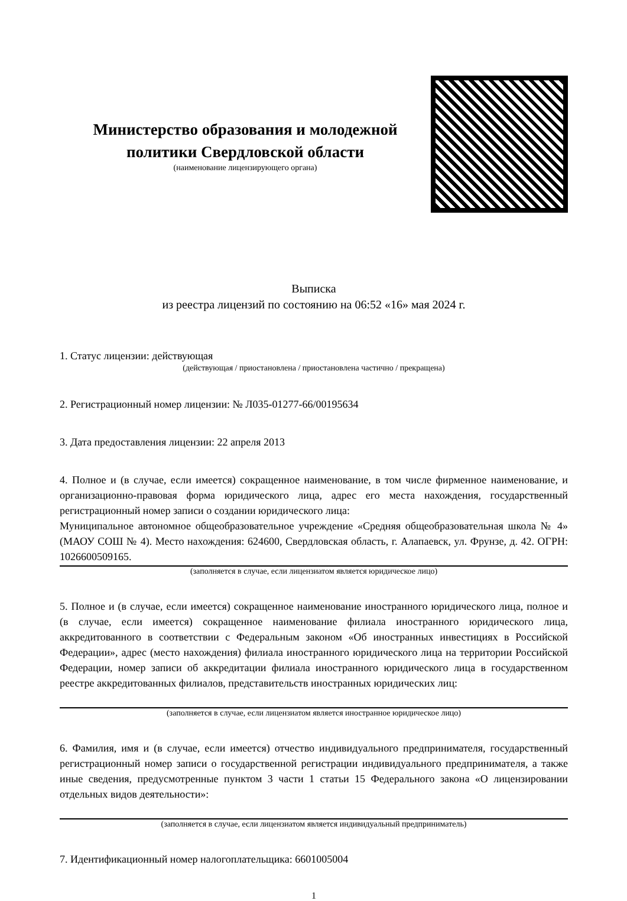Министерство образования и молодежной политики Свердловской области
(наименование лицензирующего органа)
Выписка
из реестра лицензий по состоянию на 06:52 «16» мая 2024 г.
1. Статус лицензии: действующая
(действующая / приостановлена / приостановлена частично / прекращена)
2. Регистрационный номер лицензии: № Л035-01277-66/00195634
3. Дата предоставления лицензии: 22 апреля 2013
4. Полное и (в случае, если имеется) сокращенное наименование, в том числе фирменное наименование, и организационно-правовая форма юридического лица, адрес его места нахождения, государственный регистрационный номер записи о создании юридического лица:
Муниципальное автономное общеобразовательное учреждение «Средняя общеобразовательная школа № 4» (МАОУ СОШ № 4). Место нахождения: 624600, Свердловская область, г. Алапаевск, ул. Фрунзе, д. 42. ОГРН: 1026600509165.
(заполняется в случае, если лицензиатом является юридическое лицо)
5. Полное и (в случае, если имеется) сокращенное наименование иностранного юридического лица, полное и (в случае, если имеется) сокращенное наименование филиала иностранного юридического лица, аккредитованного в соответствии с Федеральным законом «Об иностранных инвестициях в Российской Федерации», адрес (место нахождения) филиала иностранного юридического лица на территории Российской Федерации, номер записи об аккредитации филиала иностранного юридического лица в государственном реестре аккредитованных филиалов, представительств иностранных юридических лиц:
(заполняется в случае, если лицензиатом является иностранное юридическое лицо)
6. Фамилия, имя и (в случае, если имеется) отчество индивидуального предпринимателя, государственный регистрационный номер записи о государственной регистрации индивидуального предпринимателя, а также иные сведения, предусмотренные пунктом 3 части 1 статьи 15 Федерального закона «О лицензировании отдельных видов деятельности»:
(заполняется в случае, если лицензиатом является индивидуальный предприниматель)
7. Идентификационный номер налогоплательщика: 6601005004
1